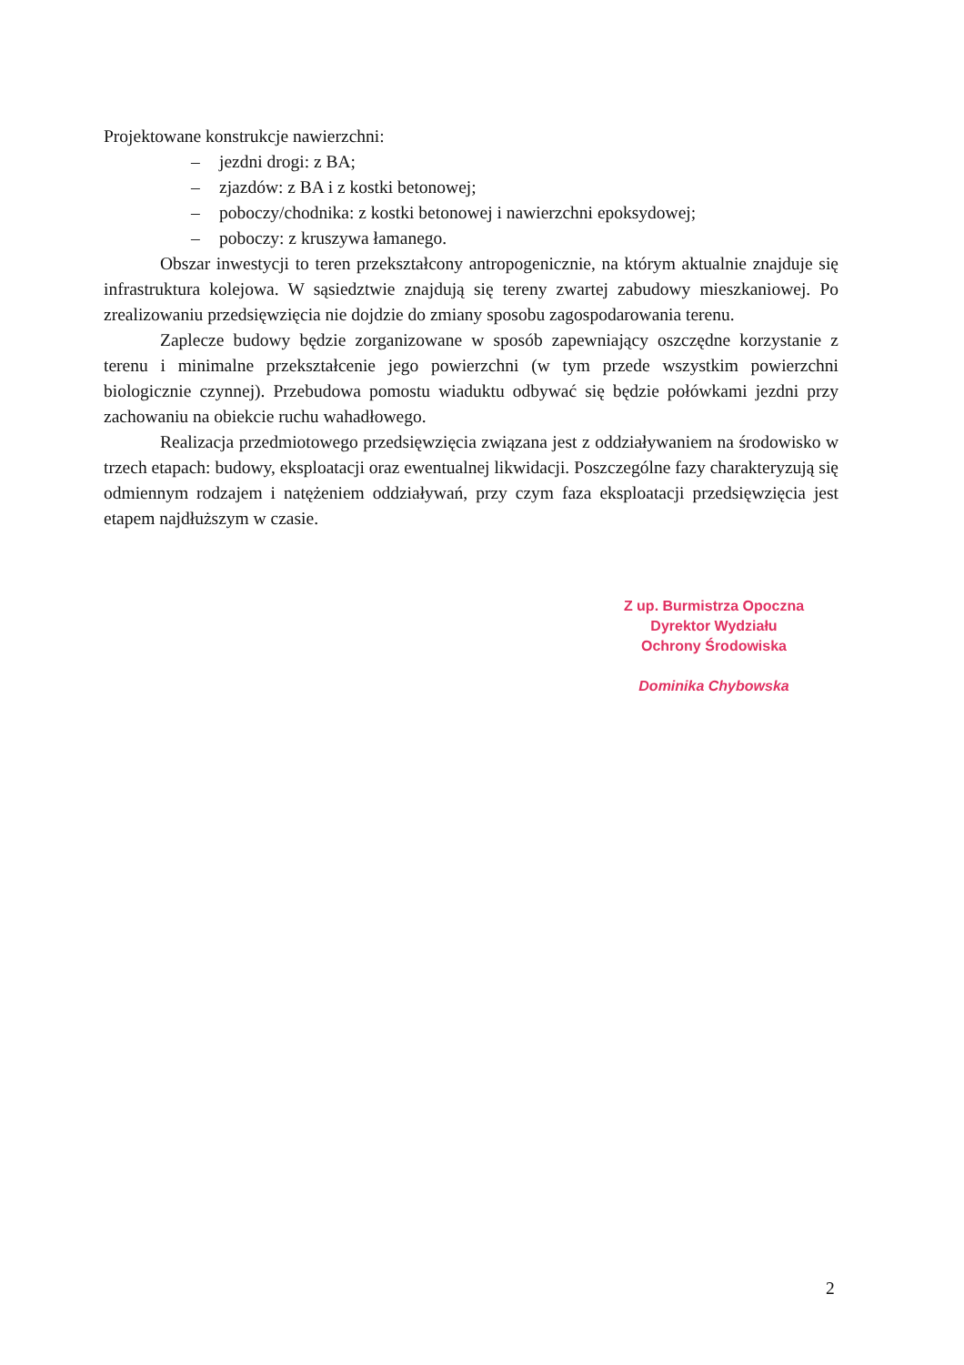Projektowane konstrukcje nawierzchni:
– jezdni drogi: z BA;
– zjazdów: z BA i z kostki betonowej;
– poboczy/chodnika: z kostki betonowej i nawierzchni epoksydowej;
– poboczy: z kruszywa łamanego.
Obszar inwestycji to teren przekształcony antropogenicznie, na którym aktualnie znajduje się infrastruktura kolejowa. W sąsiedztwie znajdują się tereny zwartej zabudowy mieszkaniowej. Po zrealizowaniu przedsięwzięcia nie dojdzie do zmiany sposobu zagospodarowania terenu.
Zaplecze budowy będzie zorganizowane w sposób zapewniający oszczędne korzystanie z terenu i minimalne przekształcenie jego powierzchni (w tym przede wszystkim powierzchni biologicznie czynnej). Przebudowa pomostu wiaduktu odbywać się będzie połówkami jezdni przy zachowaniu na obiekcie ruchu wahadłowego.
Realizacja przedmiotowego przedsięwzięcia związana jest z oddziaływaniem na środowisko w trzech etapach: budowy, eksploatacji oraz ewentualnej likwidacji. Poszczególne fazy charakteryzują się odmiennym rodzajem i natężeniem oddziaływań, przy czym faza eksploatacji przedsięwzięcia jest etapem najdłuższym w czasie.
Z up. Burmistrza Opoczna
Dyrektor Wydziału
Ochrony Środowiska
Dominika Chybowska
2